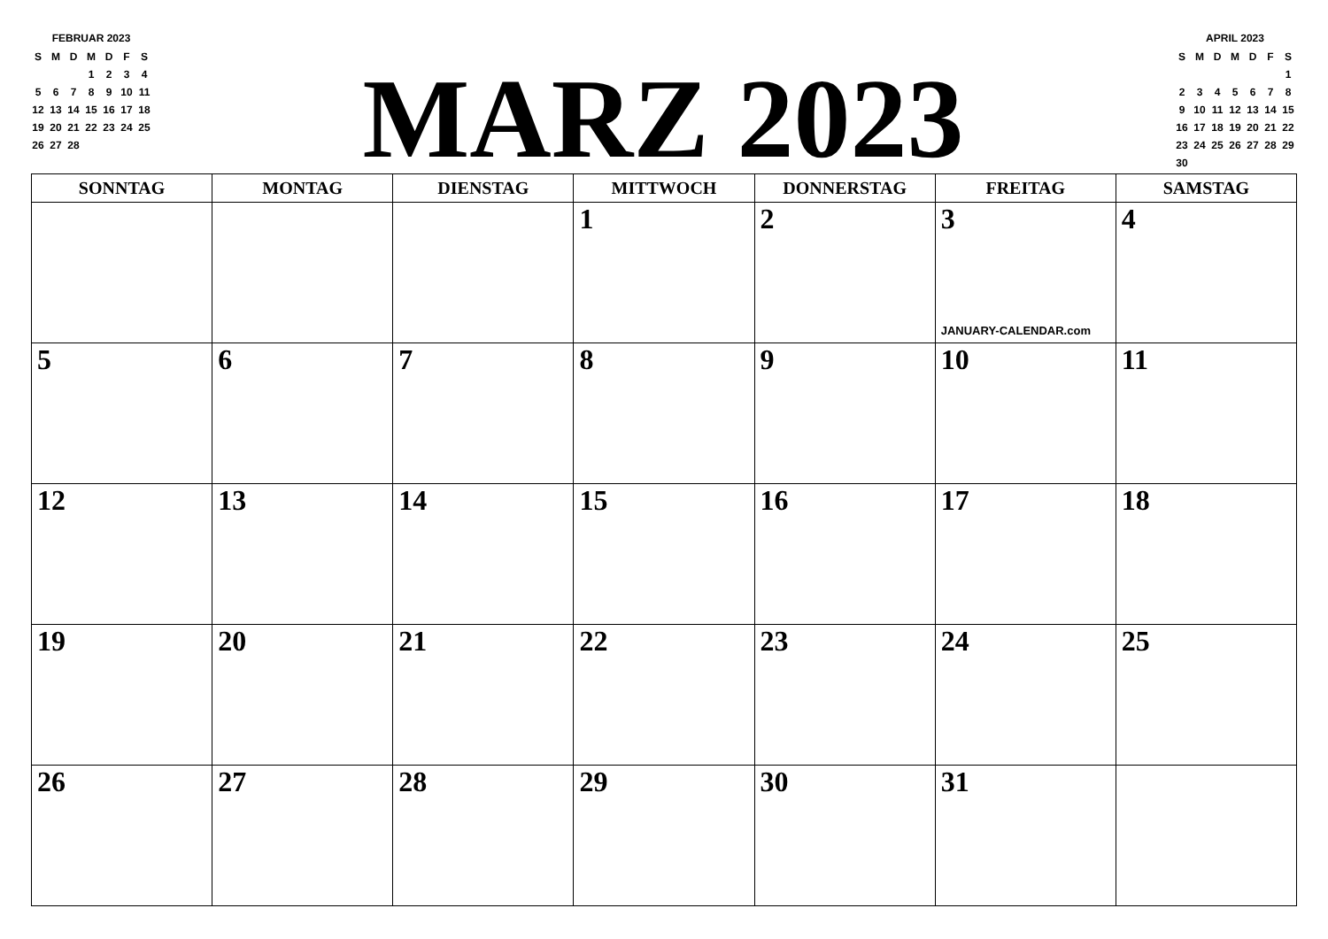FEBRUAR 2023
| S | M | D | M | D | F | S |
| | | | 1 | 2 | 3 | 4 |
| 5 | 6 | 7 | 8 | 9 | 10 | 11 |
| 12 | 13 | 14 | 15 | 16 | 17 | 18 |
| 19 | 20 | 21 | 22 | 23 | 24 | 25 |
| 26 | 27 | 28 | | | | |
MARZ 2023
APRIL 2023
| S | M | D | M | D | F | S |
| | | | | | | 1 |
| 2 | 3 | 4 | 5 | 6 | 7 | 8 |
| 9 | 10 | 11 | 12 | 13 | 14 | 15 |
| 16 | 17 | 18 | 19 | 20 | 21 | 22 |
| 23 | 24 | 25 | 26 | 27 | 28 | 29 |
| 30 | | | | | | |
| SONNTAG | MONTAG | DIENSTAG | MITTWOCH | DONNERSTAG | FREITAG | SAMSTAG |
| --- | --- | --- | --- | --- | --- | --- |
| | | | 1 | 2 | 3 JANUARY-CALENDAR.com | 4 |
| 5 | 6 | 7 | 8 | 9 | 10 | 11 |
| 12 | 13 | 14 | 15 | 16 | 17 | 18 |
| 19 | 20 | 21 | 22 | 23 | 24 | 25 |
| 26 | 27 | 28 | 29 | 30 | 31 | |